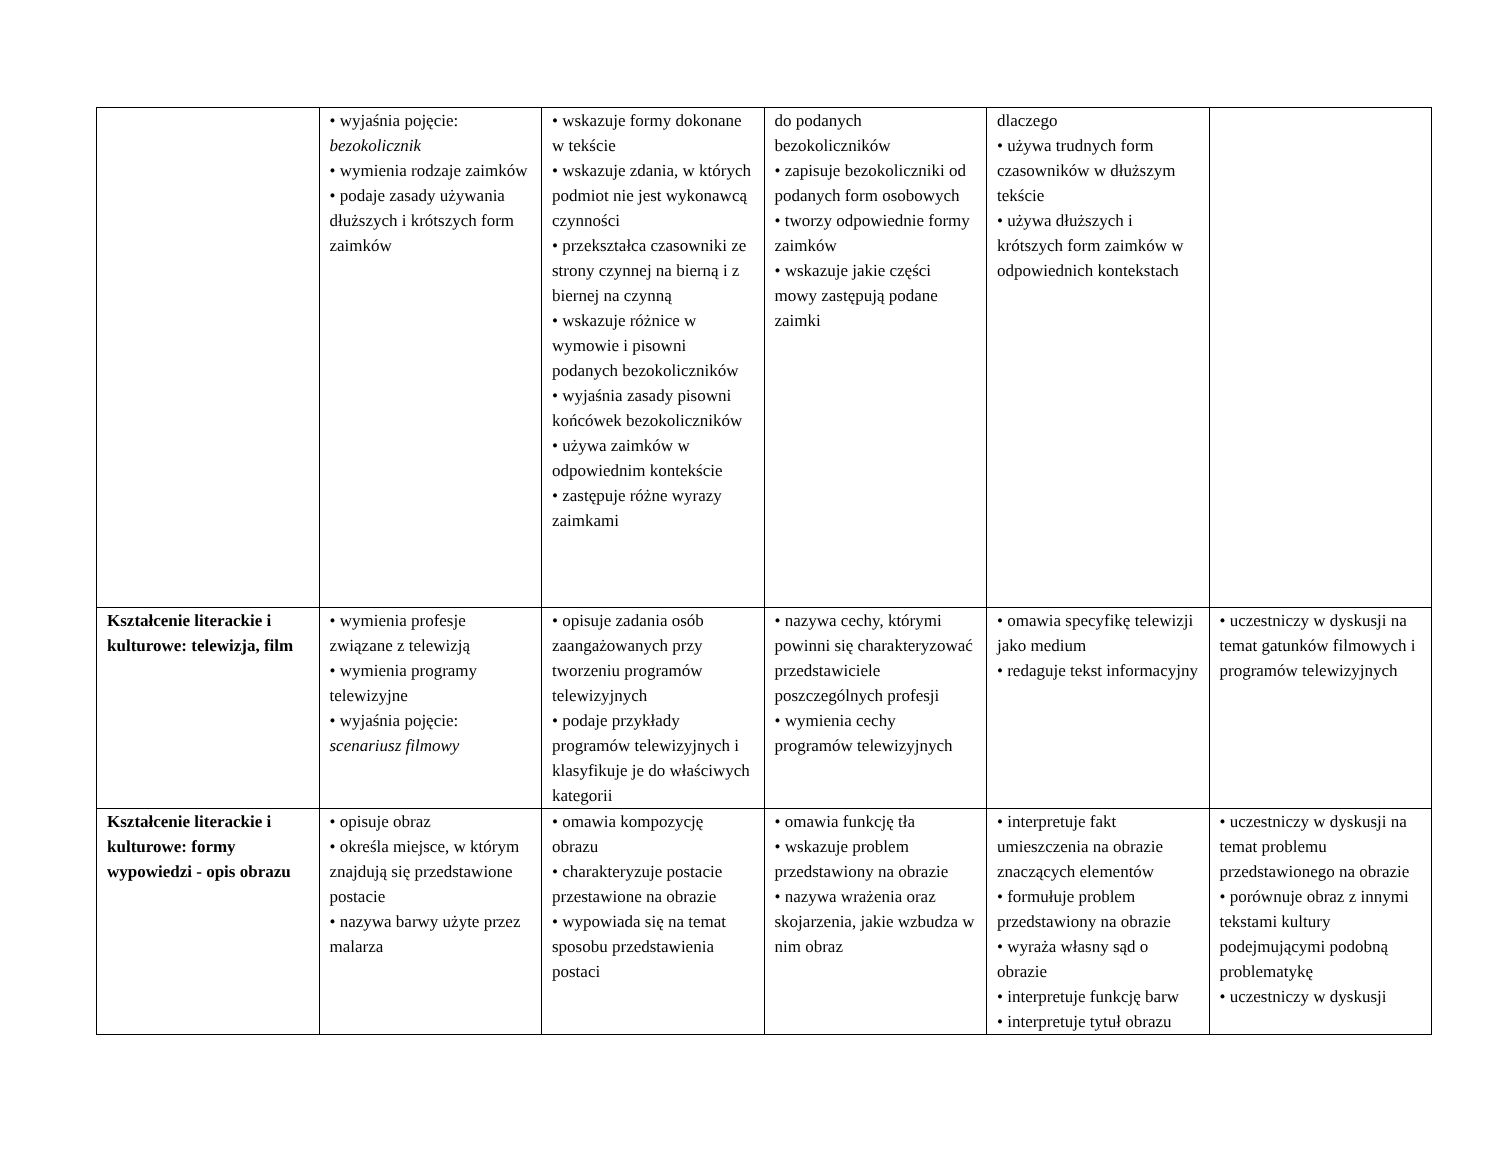| | • wyjaśnia pojęcie: bezokolicznik • wymienia rodzaje zaimków • podaje zasady używania dłuższych i krótszych form zaimków | • wskazuje formy dokonane w tekście • wskazuje zdania, w których podmiot nie jest wykonawcą czynności • przekształca czasowniki ze strony czynnej na bierną i z biernej na czynną • wskazuje różnice w wymowie i pisowni podanych bezokoliczników • wyjaśnia zasady pisowni końcówek bezokoliczników • używa zaimków w odpowiednim kontekście • zastępuje różne wyrazy zaimkami | do podanych bezokoliczników • zapisuje bezokoliczniki od podanych form osobowych • tworzy odpowiednie formy zaimków • wskazuje jakie części mowy zastępują podane zaimki | dlaczego • używa trudnych form czasowników w dłuższym tekście • używa dłuższych i krótszych form zaimków w odpowiednich kontekstach | |
| Kształcenie literackie i kulturowe: telewizja, film | • wymienia profesje związane z telewizją • wymienia programy telewizyjne • wyjaśnia pojęcie: scenariusz filmowy | • opisuje zadania osób zaangażowanych przy tworzeniu programów telewizyjnych • podaje przykłady programów telewizyjnych i klasyfikuje je do właściwych kategorii | • nazywa cechy, którymi powinni się charakteryzować przedstawiciele poszczególnych profesji • wymienia cechy programów telewizyjnych | • omawia specyfikę telewizji jako medium • redaguje tekst informacyjny | • uczestniczy w dyskusji na temat gatunków filmowych i programów telewizyjnych |
| Kształcenie literackie i kulturowe: formy wypowiedzi - opis obrazu | • opisuje obraz • określa miejsce, w którym znajdują się przedstawione postacie • nazywa barwy użyte przez malarza | • omawia kompozycję obrazu • charakteryzuje postacie przestawione na obrazie • wypowiada się na temat sposobu przedstawienia postaci | • omawia funkcję tła • wskazuje problem przedstawiony na obrazie • nazywa wrażenia oraz skojarzenia, jakie wzbudza w nim obraz | • interpretuje fakt umieszczenia na obrazie znaczących elementów • formułuje problem przedstawiony na obrazie • wyraża własny sąd o obrazie • interpretuje funkcję barw • interpretuje tytuł obrazu | • uczestniczy w dyskusji na temat problemu przedstawionego na obrazie • porównuje obraz z innymi tekstami kultury podejmującymi podobną problematykę • uczestniczy w dyskusji |